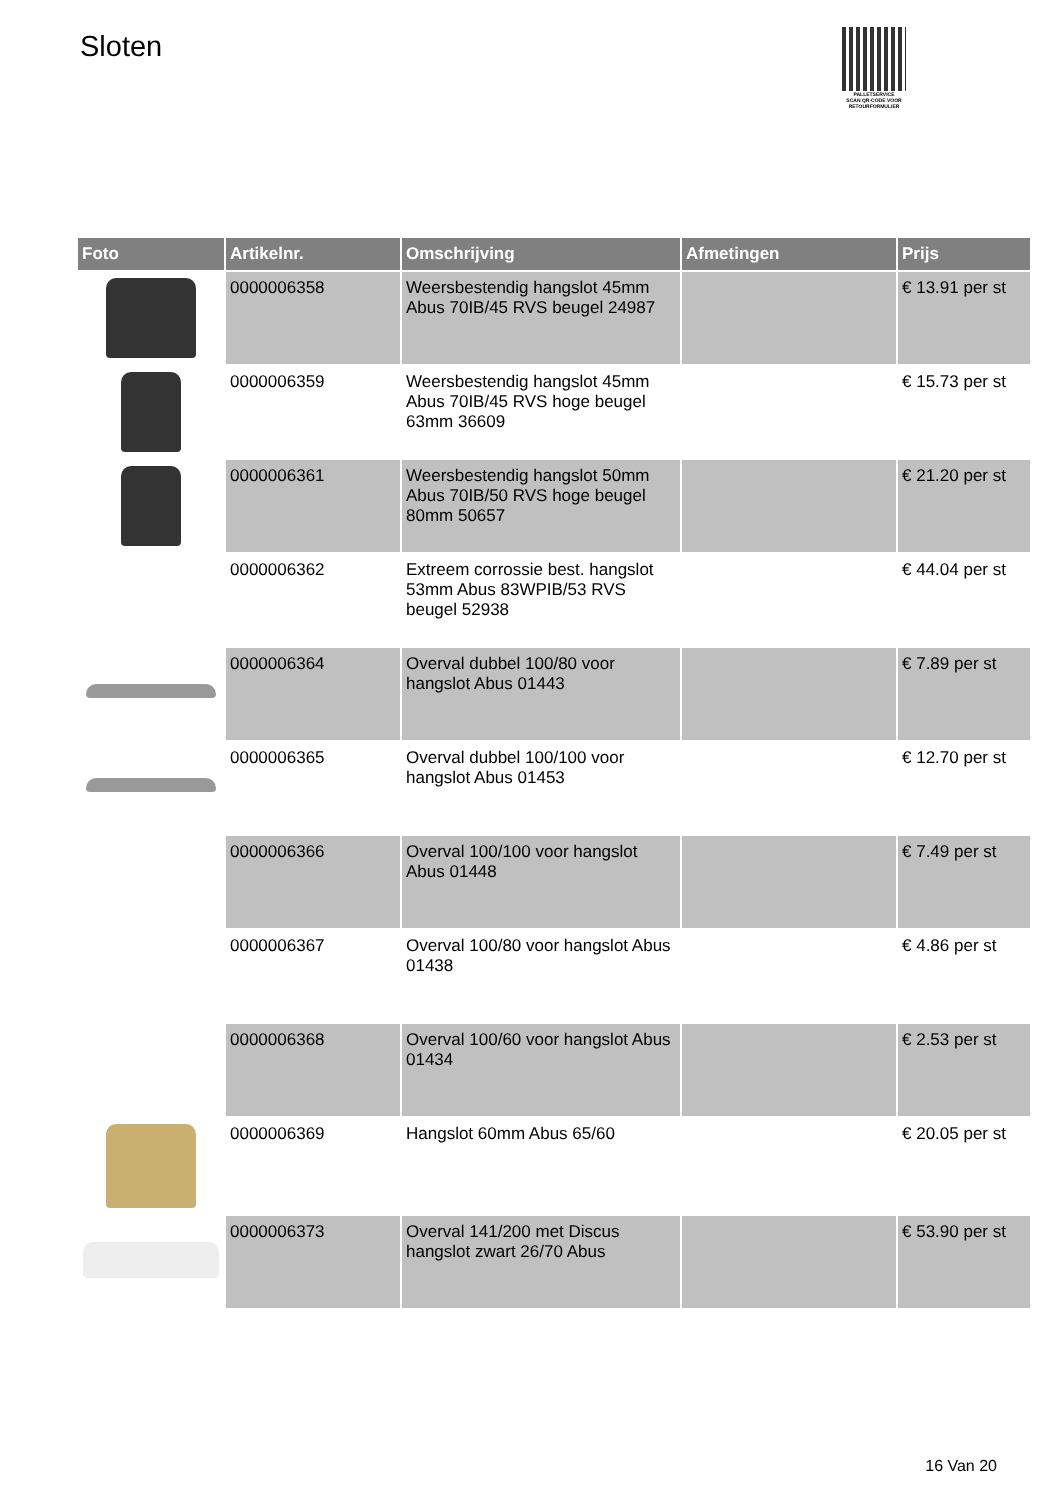Sloten
PALLETSERVICE
SCAN QR-CODE VOOR
RETOURFORMULIER
| Foto | Artikelnr. | Omschrijving | Afmetingen | Prijs |
| --- | --- | --- | --- | --- |
| | 0000006358 | Weersbestendig hangslot 45mm Abus 70IB/45 RVS beugel 24987 | | € 13.91 per st |
| | 0000006359 | Weersbestendig hangslot 45mm Abus 70IB/45 RVS hoge beugel 63mm 36609 | | € 15.73 per st |
| | 0000006361 | Weersbestendig hangslot 50mm Abus 70IB/50 RVS hoge beugel 80mm 50657 | | € 21.20 per st |
| | 0000006362 | Extreem corrossie best. hangslot 53mm Abus 83WPIB/53 RVS beugel 52938 | | € 44.04 per st |
| | 0000006364 | Overval dubbel 100/80 voor hangslot Abus 01443 | | € 7.89 per st |
| | 0000006365 | Overval dubbel 100/100 voor hangslot Abus 01453 | | € 12.70 per st |
| | 0000006366 | Overval 100/100 voor hangslot Abus 01448 | | € 7.49 per st |
| | 0000006367 | Overval 100/80 voor hangslot Abus 01438 | | € 4.86 per st |
| | 0000006368 | Overval 100/60 voor hangslot Abus 01434 | | € 2.53 per st |
| | 0000006369 | Hangslot 60mm Abus 65/60 | | € 20.05 per st |
| | 0000006373 | Overval 141/200 met Discus hangslot zwart 26/70 Abus | | € 53.90 per st |
16 Van 20